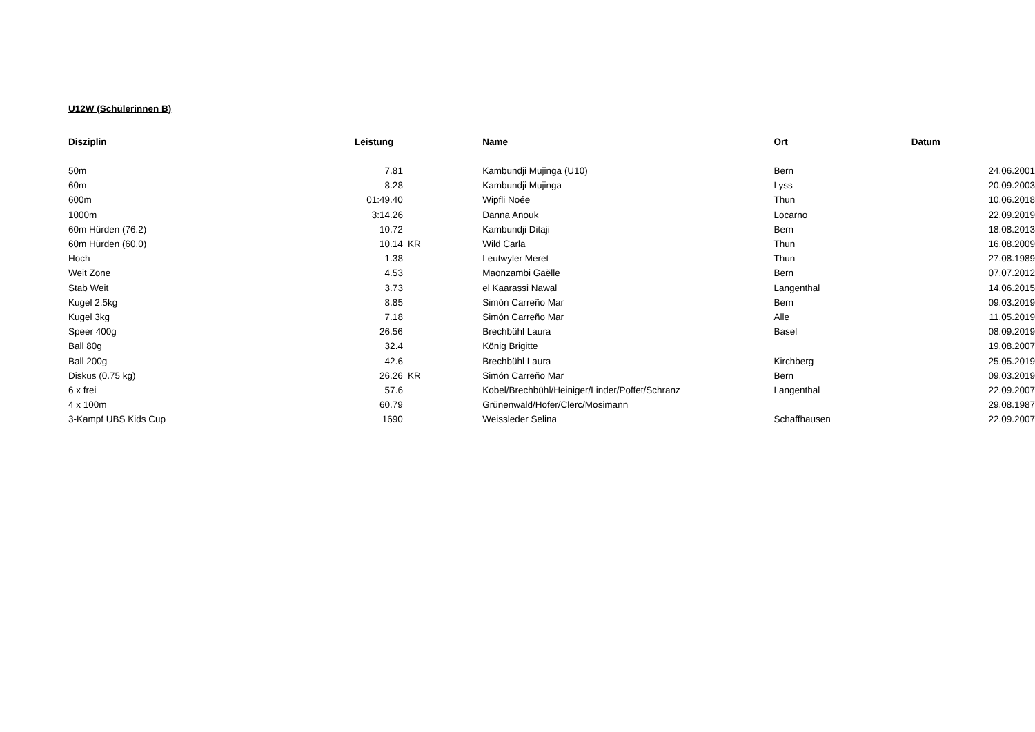U12W (Schülerinnen B)
| Disziplin | Leistung | | Name | Ort | Datum |
| --- | --- | --- | --- | --- | --- |
| 50m | 7.81 | | Kambundji Mujinga (U10) | Bern | 24.06.2001 |
| 60m | 8.28 | | Kambundji Mujinga | Lyss | 20.09.2003 |
| 600m | 01:49.40 | | Wipfli Noée | Thun | 10.06.2018 |
| 1000m | 3:14.26 | | Danna Anouk | Locarno | 22.09.2019 |
| 60m Hürden (76.2) | 10.72 | | Kambundji Ditaji | Bern | 18.08.2013 |
| 60m Hürden (60.0) | 10.14 | KR | Wild Carla | Thun | 16.08.2009 |
| Hoch | 1.38 | | Leutwyler Meret | Thun | 27.08.1989 |
| Weit Zone | 4.53 | | Maonzambi Gaëlle | Bern | 07.07.2012 |
| Stab Weit | 3.73 | | el Kaarassi Nawal | Langenthal | 14.06.2015 |
| Kugel 2.5kg | 8.85 | | Simón Carreño Mar | Bern | 09.03.2019 |
| Kugel 3kg | 7.18 | | Simón Carreño Mar | Alle | 11.05.2019 |
| Speer 400g | 26.56 | | Brechbühl Laura | Basel | 08.09.2019 |
| Ball 80g | 32.4 | | König Brigitte | | 19.08.2007 |
| Ball 200g | 42.6 | | Brechbühl Laura | Kirchberg | 25.05.2019 |
| Diskus (0.75 kg) | 26.26 | KR | Simón Carreño Mar | Bern | 09.03.2019 |
| 6 x frei | 57.6 | | Kobel/Brechbühl/Heiniger/Linder/Poffet/Schranz | Langenthal | 22.09.2007 |
| 4 x 100m | 60.79 | | Grünenwald/Hofer/Clerc/Mosimann | | 29.08.1987 |
| 3-Kampf UBS Kids Cup | 1690 | | Weissleder Selina | Schaffhausen | 22.09.2007 |